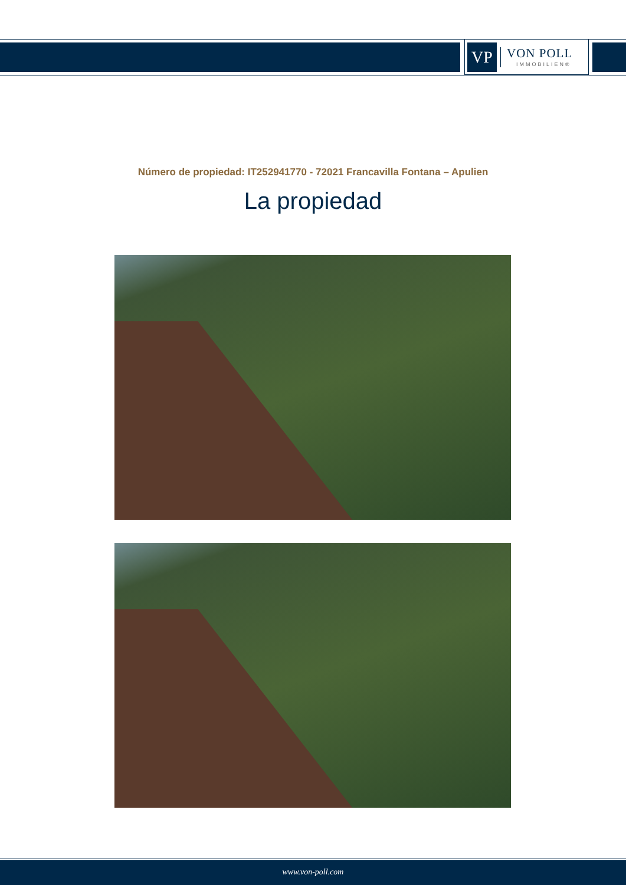VP
VON POLL
IMMOBILIEN®
Número de propiedad: IT252941770 - 72021 Francavilla Fontana – Apulien
La propiedad
www.von-poll.com